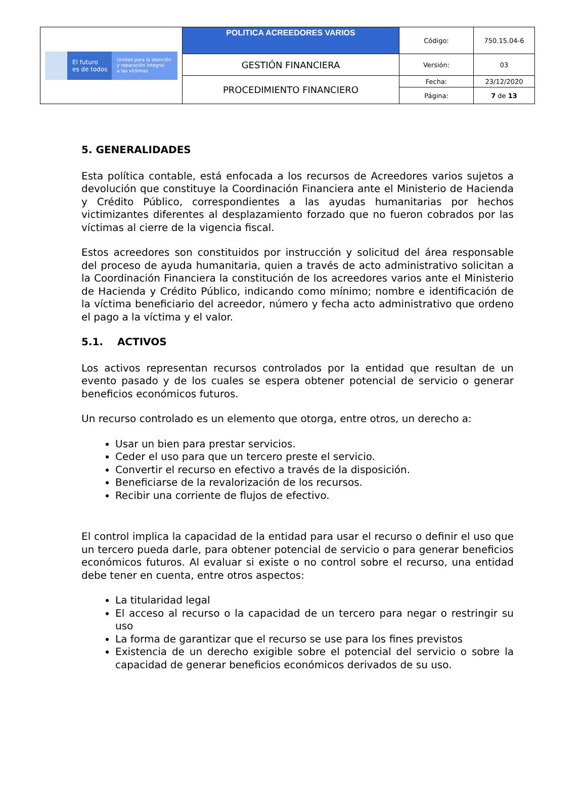| El futuro es de todos Unidad para la atención y reparación integral a las víctimas | POLITICA ACREEDORES VARIOS | Código: | 750.15.04-6 |
| | GESTIÓN FINANCIERA | Versión: | 03 |
| | PROCEDIMIENTO FINANCIERO | Fecha: | 23/12/2020 |
| | | Página: | 7 de 13 |
5. GENERALIDADES
Esta política contable, está enfocada a los recursos de Acreedores varios sujetos a devolución que constituye la Coordinación Financiera ante el Ministerio de Hacienda y Crédito Público, correspondientes a las ayudas humanitarias por hechos victimizantes diferentes al desplazamiento forzado que no fueron cobrados por las víctimas al cierre de la vigencia fiscal.
Estos acreedores son constituidos por instrucción y solicitud del área responsable del proceso de ayuda humanitaria, quien a través de acto administrativo solicitan a la Coordinación Financiera la constitución de los acreedores varios ante el Ministerio de Hacienda y Crédito Público, indicando como mínimo; nombre e identificación de la víctima beneficiario del acreedor, número y fecha acto administrativo que ordeno el pago a la víctima y el valor.
5.1. ACTIVOS
Los activos representan recursos controlados por la entidad que resultan de un evento pasado y de los cuales se espera obtener potencial de servicio o generar beneficios económicos futuros.
Un recurso controlado es un elemento que otorga, entre otros, un derecho a:
Usar un bien para prestar servicios.
Ceder el uso para que un tercero preste el servicio.
Convertir el recurso en efectivo a través de la disposición.
Beneficiarse de la revalorización de los recursos.
Recibir una corriente de flujos de efectivo.
El control implica la capacidad de la entidad para usar el recurso o definir el uso que un tercero pueda darle, para obtener potencial de servicio o para generar beneficios económicos futuros. Al evaluar si existe o no control sobre el recurso, una entidad debe tener en cuenta, entre otros aspectos:
La titularidad legal
El acceso al recurso o la capacidad de un tercero para negar o restringir su uso
La forma de garantizar que el recurso se use para los fines previstos
Existencia de un derecho exigible sobre el potencial del servicio o sobre la capacidad de generar beneficios económicos derivados de su uso.